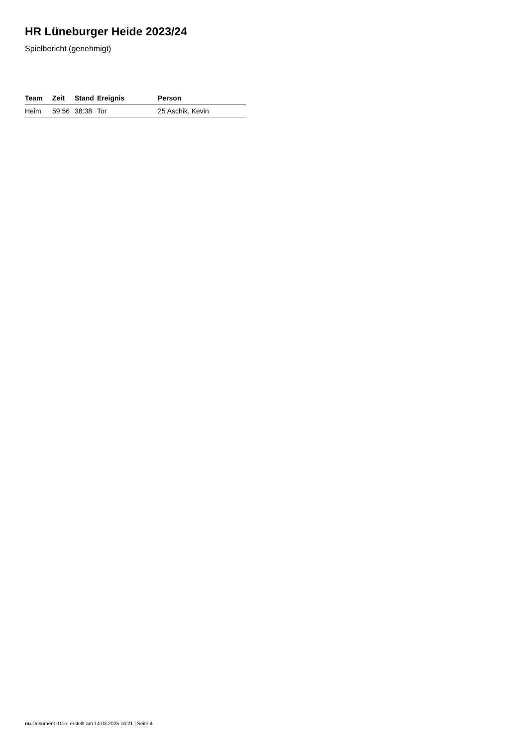HR Lüneburger Heide 2023/24
Spielbericht (genehmigt)
| Team | Zeit | Stand | Ereignis | Person |
| --- | --- | --- | --- | --- |
| Heim | 59:56 | 38:38 | Tor | 25 Aschik, Kevin |
nu.Dokument 011e, erstellt am 14.03.2025 16:21 | Seite 4